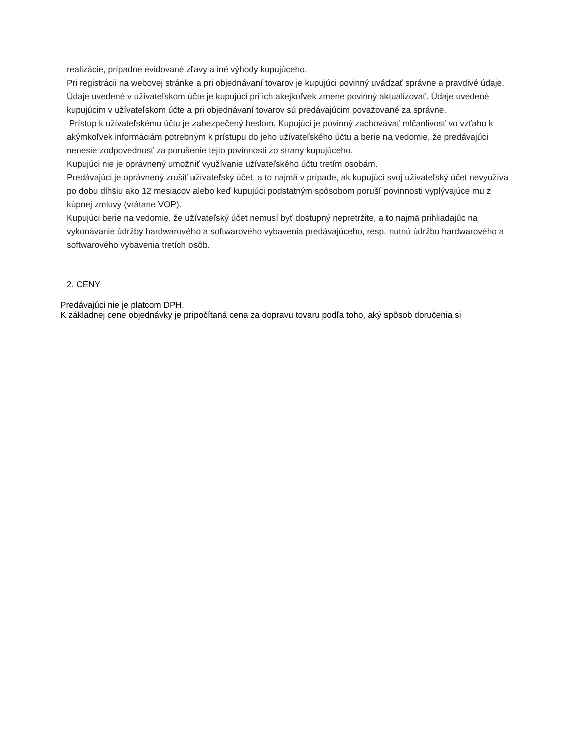realizácie, prípadne evidované zľavy a iné výhody kupujúceho.
Pri registrácii na webovej stránke a pri objednávaní tovarov je kupujúci povinný uvádzať správne a pravdivé údaje. Údaje uvedené v užívateľskom účte je kupujúci pri ich akejkoľvek zmene povinný aktualizovať. Údaje uvedené kupujúcim v užívateľskom účte a pri objednávaní tovarov sú predávajúcim považované za správne.
Prístup k užívateľskému účtu je zabezpečený heslom. Kupujúci je povinný zachovávať mlčanlivosť vo vzťahu k akýmkoľvek informáciám potrebným k prístupu do jeho užívateľského účtu a berie na vedomie, že predávajúci nenesie zodpovednosť za porušenie tejto povinnosti zo strany kupujúceho.
Kupujúci nie je oprávnený umožniť využívanie užívateľského účtu tretím osobám.
Predávajúci je oprávnený zrušiť užívateľský účet, a to najmä v prípade, ak kupujúci svoj užívateľský účet nevyužíva po dobu dlhšiu ako 12 mesiacov alebo keď kupujúci podstatným spôsobom poruší povinnosti vyplývajúce mu z kúpnej zmluvy (vrátane VOP).
Kupujúci berie na vedomie, že užívateľský účet nemusí byť dostupný nepretržite, a to najmä prihliadajúc na vykonávanie údržby hardwarového a softwarového vybavenia predávajúceho, resp. nutnú údržbu hardwarového a softwarového vybavenia tretích osôb.
2. CENY
Predávajúci nie je platcom DPH.
K základnej cene objednávky je pripočítaná cena za dopravu tovaru podľa toho, aký spôsob doručenia si